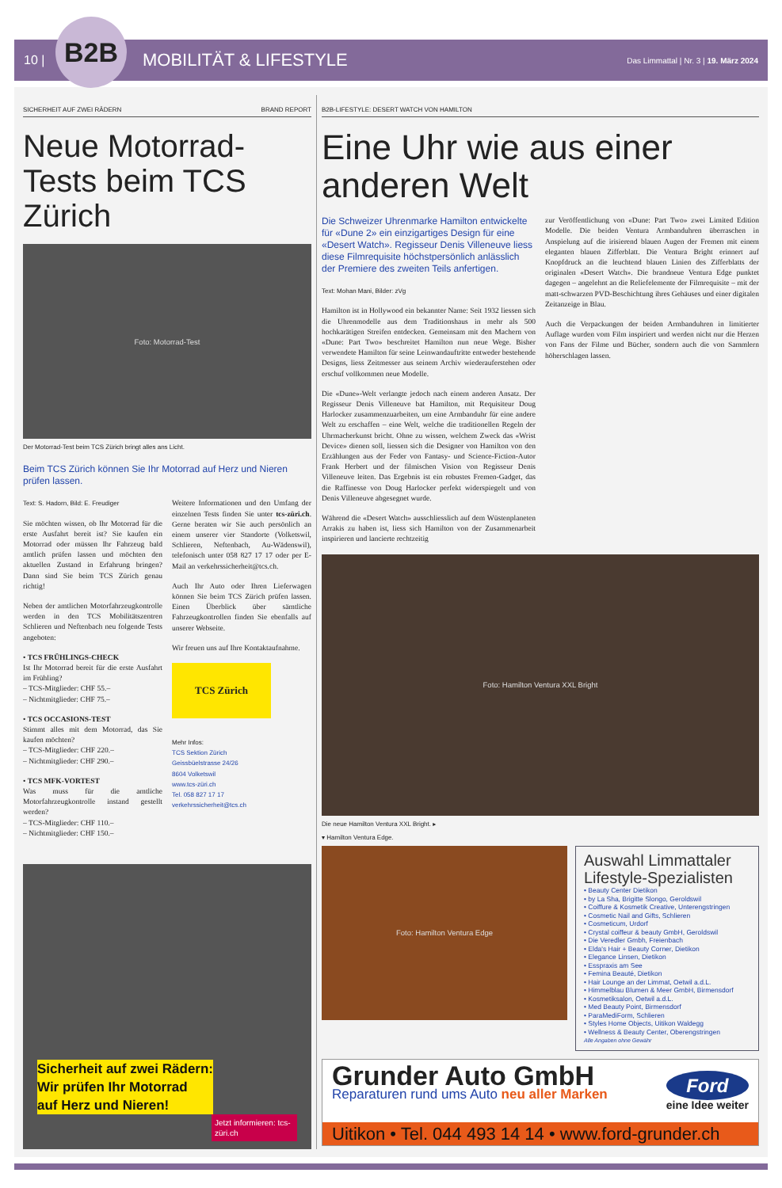10 |
B2B
MOBILITÄT & LIFESTYLE Das Limmattal | Nr. 3 | 19. März 2024
SICHERHEIT AUF ZWEI RÄDERN BRAND REPORT
Neue Motorrad-Tests beim TCS Zürich
Foto: Motorrad-Test
Der Motorrad-Test beim TCS Zürich bringt alles ans Licht.
Beim TCS Zürich können Sie Ihr Motorrad auf Herz und Nieren prüfen lassen.
Text: S. Hadorn, Bild: E. Freudiger
Sie möchten wissen, ob Ihr Motorrad für die erste Ausfahrt bereit ist? Sie kaufen ein Motorrad oder müssen Ihr Fahrzeug bald amtlich prüfen lassen und möchten den aktuellen Zustand in Erfahrung bringen? Dann sind Sie beim TCS Zürich genau richtig!
Neben der amtlichen Motorfahrzeugkontrolle werden in den TCS Mobilitätszentren Schlieren und Neftenbach neu folgende Tests angeboten:
• TCS FRÜHLINGS-CHECK
Ist Ihr Motorrad bereit für die erste Ausfahrt im Frühling?
– TCS-Mitglieder: CHF 55.–
– Nichtmitglieder: CHF 75.–
• TCS OCCASIONS-TEST
Stimmt alles mit dem Motorrad, das Sie kaufen möchten?
– TCS-Mitglieder: CHF 220.–
– Nichtmitglieder: CHF 290.–
• TCS MFK-VORTEST
Was muss für die amtliche Motorfahrzeugkontrolle instand gestellt werden?
– TCS-Mitglieder: CHF 110.–
– Nichtmitglieder: CHF 150.–
Weitere Informationen und den Umfang der einzelnen Tests finden Sie unter tcs-züri.ch. Gerne beraten wir Sie auch persönlich an einem unserer vier Standorte (Volketswil, Schlieren, Neftenbach, Au-Wädenswil), telefonisch unter 058 827 17 17 oder per E-Mail an verkehrssicherheit@tcs.ch.
Auch Ihr Auto oder Ihren Lieferwagen können Sie beim TCS Zürich prüfen lassen. Einen Überblick über sämtliche Fahrzeugkontrollen finden Sie ebenfalls auf unserer Webseite.
Wir freuen uns auf Ihre Kontaktaufnahme.
TCS Zürich
Mehr Infos:
TCS Sektion Zürich
Geissbüelstrasse 24/26
8604 Volketswil
www.tcs-züri.ch
Tel. 058 827 17 17
verkehrssicherheit@tcs.ch
Sicherheit auf zwei Rädern:
Wir prüfen Ihr Motorrad
auf Herz und Nieren!
Jetzt informieren: tcs-züri.ch
B2B-LIFESTYLE: DESERT WATCH VON HAMILTON
Eine Uhr wie aus einer anderen Welt
Die Schweizer Uhrenmarke Hamilton entwickelte für «Dune 2» ein einzigartiges Design für eine «Desert Watch». Regisseur Denis Villeneuve liess diese Filmrequisite höchstpersönlich anlässlich der Premiere des zweiten Teils anfertigen.
Text: Mohan Mani, Bilder: zVg
Hamilton ist in Hollywood ein bekannter Name: Seit 1932 liessen sich die Uhrenmodelle aus dem Traditionshaus in mehr als 500 hochkarätigen Streifen entdecken. Gemeinsam mit den Machern von «Dune: Part Two» beschreitet Hamilton nun neue Wege. Bisher verwendete Hamilton für seine Leinwandauftritte entweder bestehende Designs, liess Zeitmesser aus seinem Archiv wiederauferstehen oder erschuf vollkommen neue Modelle.
Die «Dune»-Welt verlangte jedoch nach einem anderen Ansatz. Der Regisseur Denis Villeneuve bat Hamilton, mit Requisiteur Doug Harlocker zusammenzuarbeiten, um eine Armbanduhr für eine andere Welt zu erschaffen – eine Welt, welche die traditionellen Regeln der Uhrmacherkunst bricht. Ohne zu wissen, welchem Zweck das «Wrist Device» dienen soll, liessen sich die Designer von Hamilton von den Erzählungen aus der Feder von Fantasy- und Science-Fiction-Autor Frank Herbert und der filmischen Vision von Regisseur Denis Villeneuve leiten. Das Ergebnis ist ein robustes Fremen-Gadget, das die Raffinesse von Doug Harlocker perfekt widerspiegelt und von Denis Villeneuve abgesegnet wurde.
Während die «Desert Watch» ausschliesslich auf dem Wüstenplaneten Arrakis zu haben ist, liess sich Hamilton von der Zusammenarbeit inspirieren und lancierte rechtzeitig
zur Veröffentlichung von «Dune: Part Two» zwei Limited Edition Modelle. Die beiden Ventura Armbanduhren überraschen in Anspielung auf die irisierend blauen Augen der Fremen mit einem eleganten blauen Zifferblatt. Die Ventura Bright erinnert auf Knopfdruck an die leuchtend blauen Linien des Zifferblatts der originalen «Desert Watch». Die brandneue Ventura Edge punktet dagegen – angelehnt an die Reliefelemente der Filmrequisite – mit der matt-schwarzen PVD-Beschichtung ihres Gehäuses und einer digitalen Zeitanzeige in Blau.
Auch die Verpackungen der beiden Armbanduhren in limitierter Auflage wurden vom Film inspiriert und werden nicht nur die Herzen von Fans der Filme und Bücher, sondern auch die von Sammlern höherschlagen lassen.
Foto: Hamilton Ventura XXL Bright
Die neue Hamilton Ventura XXL Bright. ▸
▾ Hamilton Ventura Edge.
Foto: Hamilton Ventura Edge
Auswahl Limmattaler Lifestyle-Spezialisten
• Beauty Center Dietikon
• by La Sha, Brigitte Slongo, Geroldswil
• Coiffure & Kosmetik Creative, Unterengstringen
• Cosmetic Nail and Gifts, Schlieren
• Cosmeticum, Urdorf
• Crystal coiffeur & beauty GmbH, Geroldswil
• Die Veredler Gmbh, Freienbach
• Elda's Hair + Beauty Corner, Dietikon
• Elegance Linsen, Dietikon
• Esspraxis am See
• Femina Beauté, Dietikon
• Hair Lounge an der Limmat, Oetwil a.d.L.
• Himmelblau Blumen & Meer GmbH, Birmensdorf
• Kosmetiksalon, Oetwil a.d.L.
• Med Beauty Point, Birmensdorf
• ParaMediForm, Schlieren
• Styles Home Objects, Uitikon Waldegg
• Wellness & Beauty Center, Oberengstringen
Alle Angaben ohne Gewähr
Grunder Auto GmbH
Reparaturen rund ums Auto neu aller Marken
Ford
eine Idee weiter
Uitikon • Tel. 044 493 14 14 • www.ford-grunder.ch